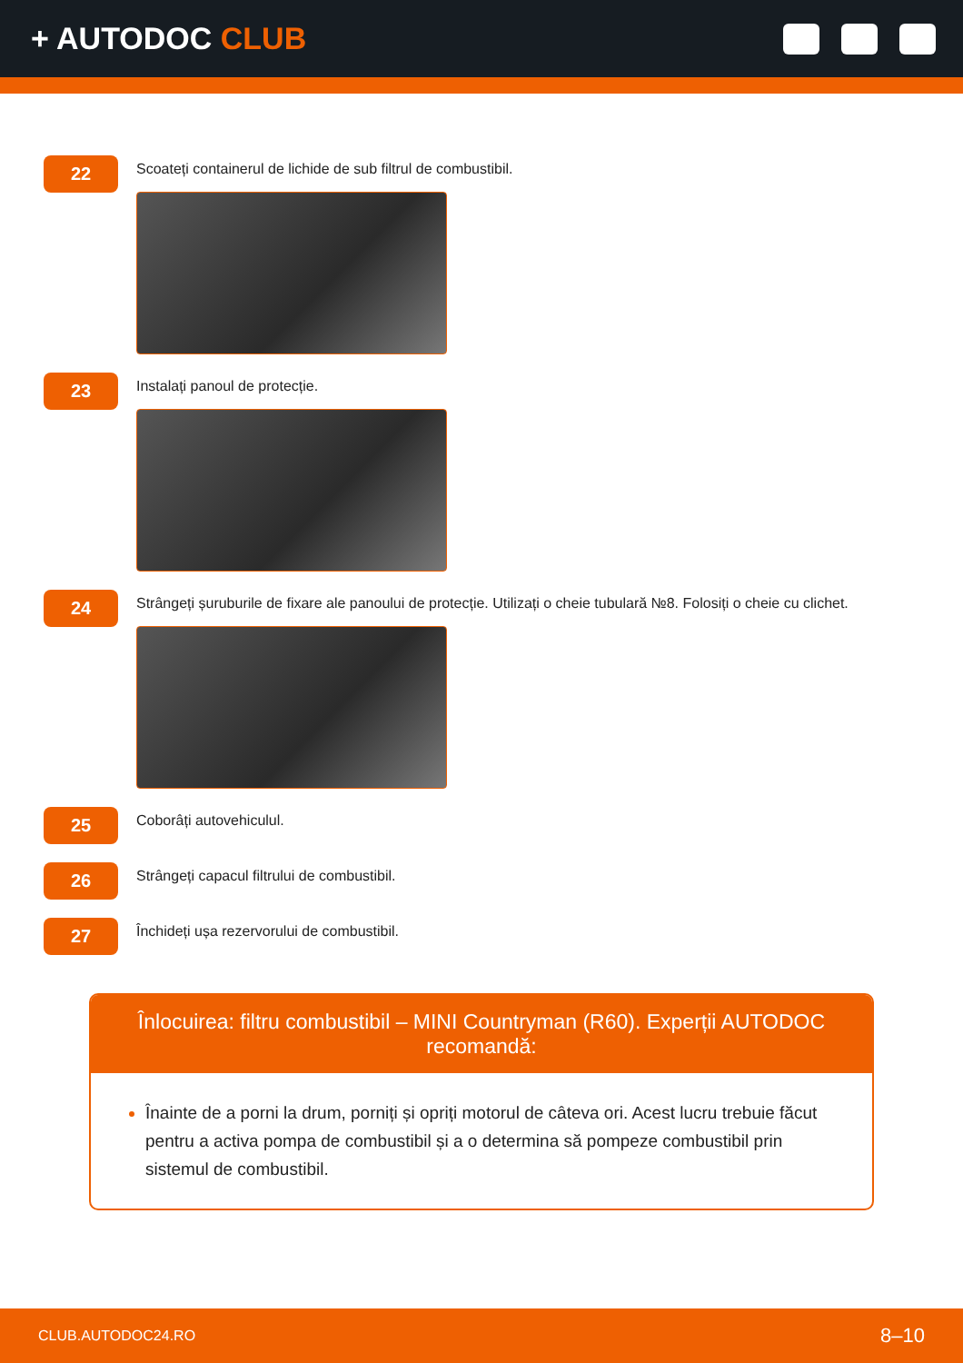+ AUTODOC CLUB
22
Scoateți containerul de lichide de sub filtrul de combustibil.
23
Instalați panoul de protecție.
24
Strângeți șuruburile de fixare ale panoului de protecție. Utilizați o cheie tubulară №8. Folosiți o cheie cu clichet.
25
Coborâți autovehiculul.
26
Strângeți capacul filtrului de combustibil.
27
Închideți ușa rezervorului de combustibil.
Înlocuirea: filtru combustibil – MINI Countryman (R60). Experții AUTODOC recomandă:
Înainte de a porni la drum, porniți și opriți motorul de câteva ori. Acest lucru trebuie făcut pentru a activa pompa de combustibil și a o determina să pompeze combustibil prin sistemul de combustibil.
CLUB.AUTODOC24.RO 8–10